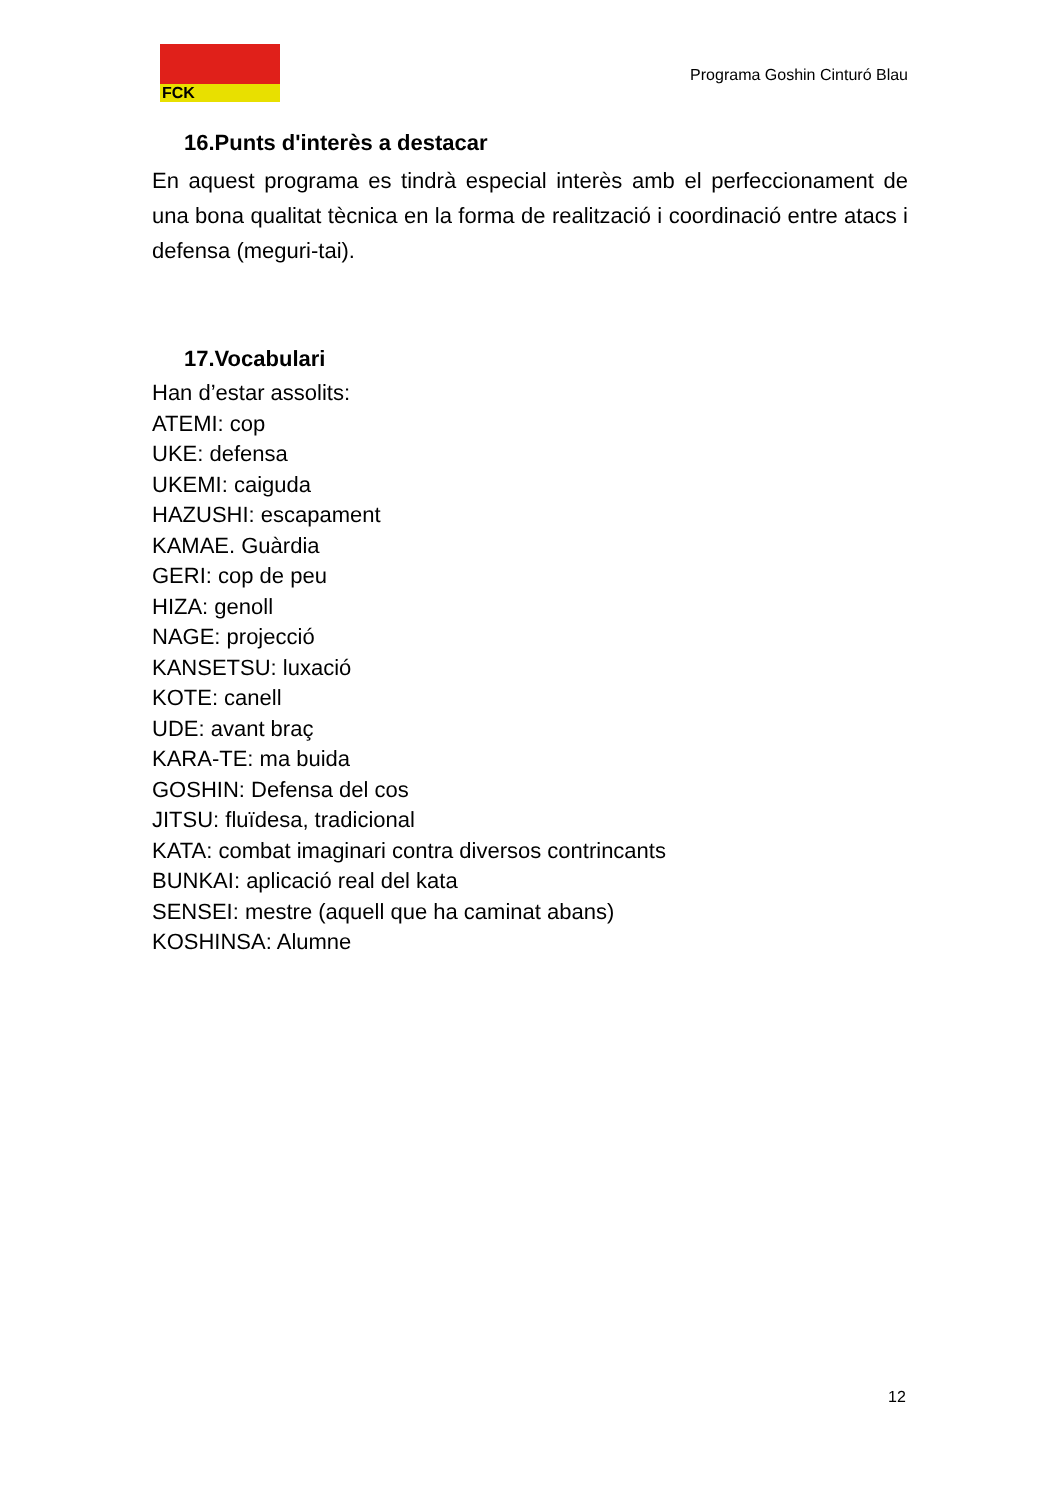FCK
Programa Goshin Cinturó Blau
16.Punts d'interès a destacar
En aquest programa es tindrà especial interès amb el perfeccionament de una bona qualitat tècnica en la forma de realització i coordinació entre atacs i defensa (meguri-tai).
17.Vocabulari
Han d’estar assolits:
ATEMI: cop
UKE: defensa
UKEMI: caiguda
HAZUSHI: escapament
KAMAE. Guàrdia
GERI: cop de peu
HIZA: genoll
NAGE: projecció
KANSETSU: luxació
KOTE: canell
UDE: avant braç
KARA-TE: ma buida
GOSHIN: Defensa del cos
JITSU: fluïdesa, tradicional
KATA: combat imaginari contra diversos contrincants
BUNKAI: aplicació real del kata
SENSEI: mestre (aquell que ha caminat abans)
KOSHINSA: Alumne
12